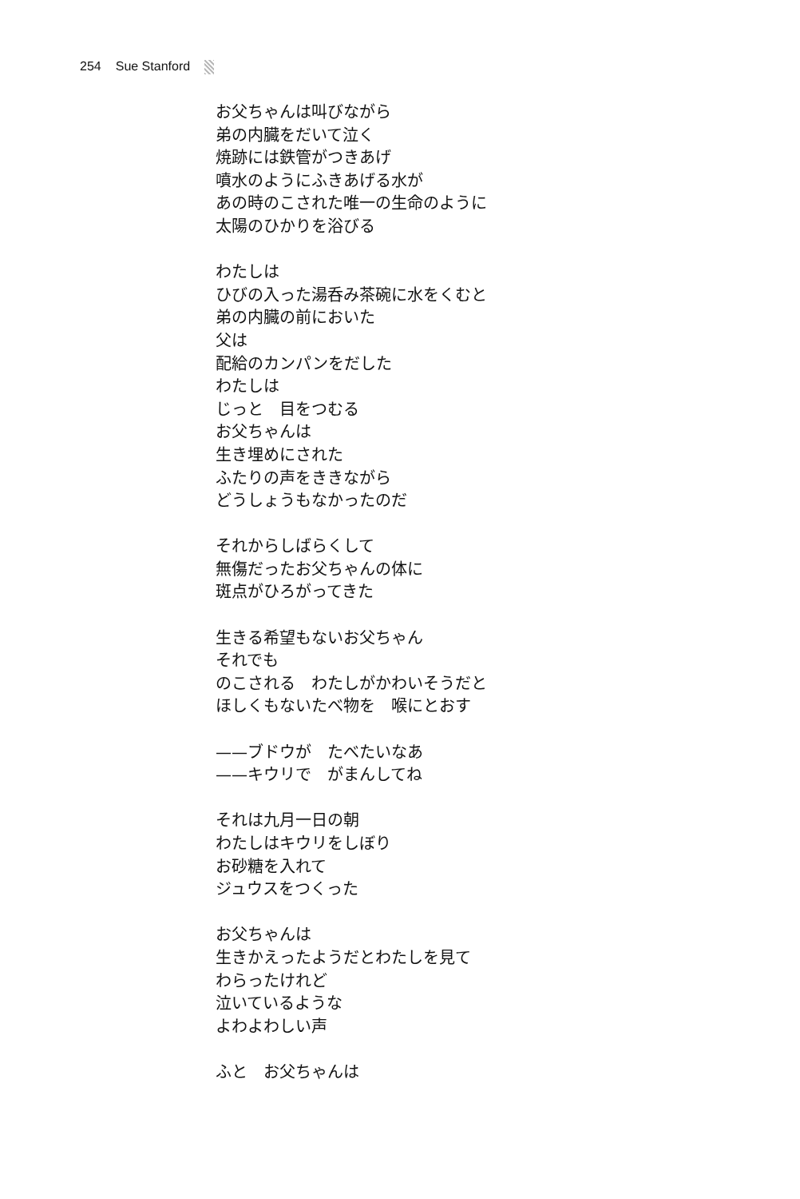254 Sue Stanford
お父ちゃんは叫びながら
弟の内臓をだいて泣く
焼跡には鉄管がつきあげ
噴水のようにふきあげる水が
あの時のこされた唯一の生命のように
太陽のひかりを浴びる
わたしは
ひびの入った湯呑み茶碗に水をくむと
弟の内臓の前においた
父は
配給のカンパンをだした
わたしは
じっと　目をつむる
お父ちゃんは
生き埋めにされた
ふたりの声をききながら
どうしょうもなかったのだ
それからしばらくして
無傷だったお父ちゃんの体に
斑点がひろがってきた
生きる希望もないお父ちゃん
それでも
のこされる　わたしがかわいそうだと
ほしくもないたべ物を　喉にとおす
——ブドウが　たべたいなあ
——キウリで　がまんしてね
それは九月一日の朝
わたしはキウリをしぼり
お砂糖を入れて
ジュウスをつくった
お父ちゃんは
生きかえったようだとわたしを見て
わらったけれど
泣いているような
よわよわしい声
ふと　お父ちゃんは